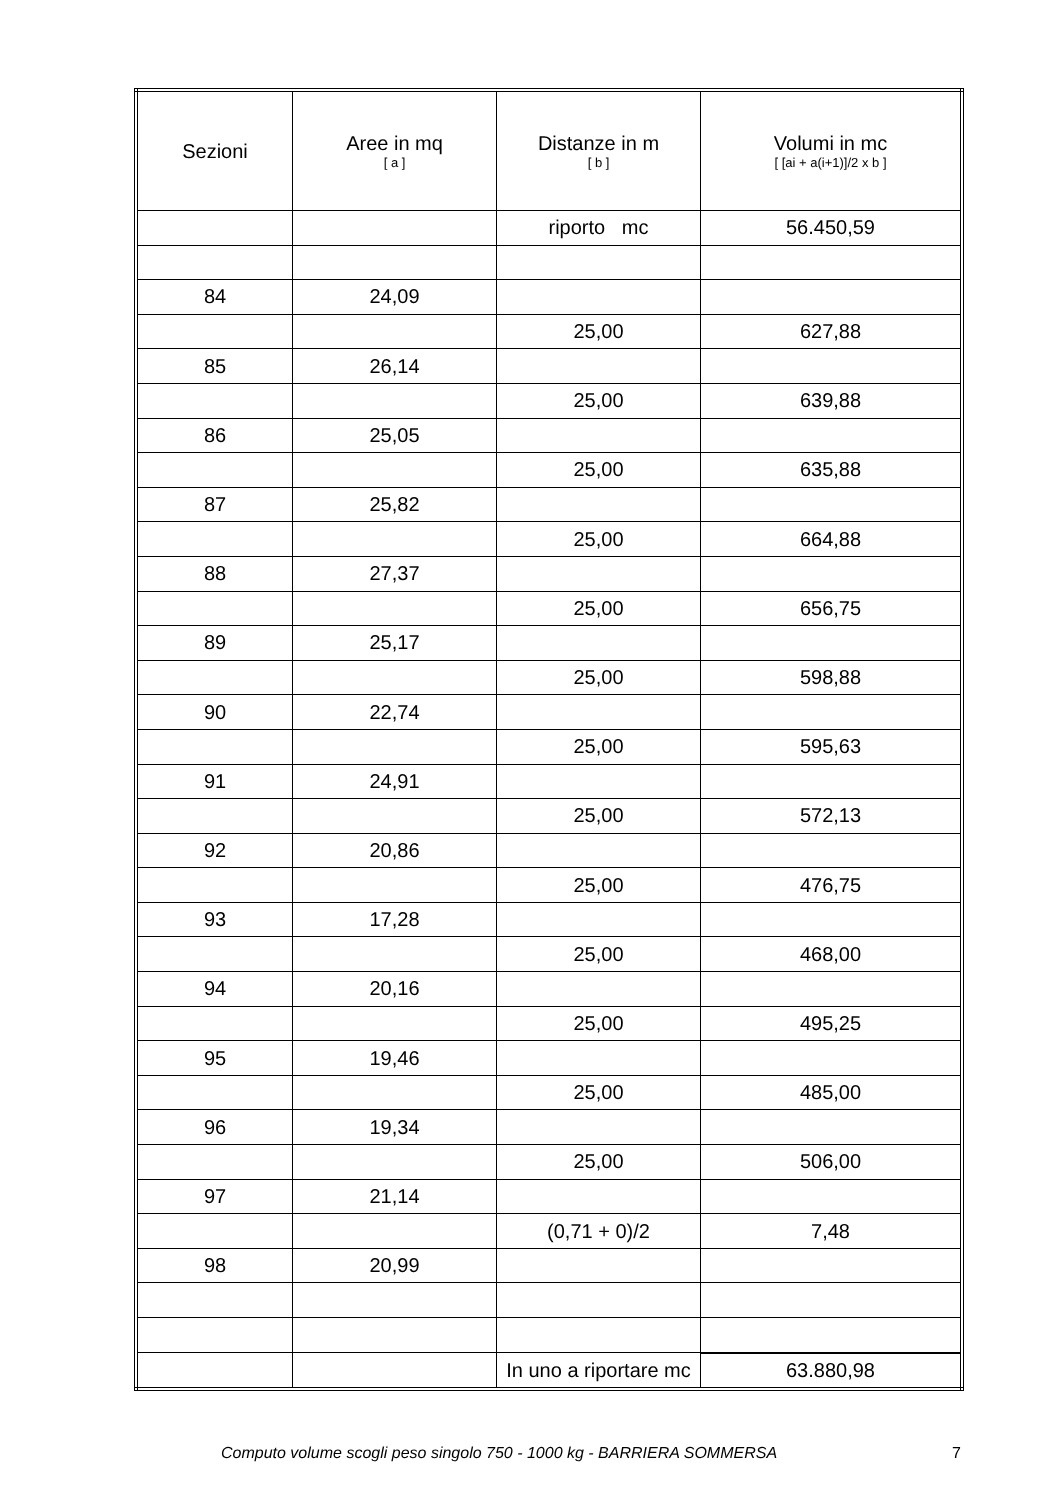| Sezioni | Aree in mq [ a ] | Distanze in m [ b ] | Volumi in mc [ [ai + a(i+1)]/2 x b ] |
| --- | --- | --- | --- |
| | | riporto mc | 56.450,59 |
| 84 | 24,09 | | |
| | | 25,00 | 627,88 |
| 85 | 26,14 | | |
| | | 25,00 | 639,88 |
| 86 | 25,05 | | |
| | | 25,00 | 635,88 |
| 87 | 25,82 | | |
| | | 25,00 | 664,88 |
| 88 | 27,37 | | |
| | | 25,00 | 656,75 |
| 89 | 25,17 | | |
| | | 25,00 | 598,88 |
| 90 | 22,74 | | |
| | | 25,00 | 595,63 |
| 91 | 24,91 | | |
| | | 25,00 | 572,13 |
| 92 | 20,86 | | |
| | | 25,00 | 476,75 |
| 93 | 17,28 | | |
| | | 25,00 | 468,00 |
| 94 | 20,16 | | |
| | | 25,00 | 495,25 |
| 95 | 19,46 | | |
| | | 25,00 | 485,00 |
| 96 | 19,34 | | |
| | | 25,00 | 506,00 |
| 97 | 21,14 | | |
| | | (0,71 + 0)/2 | 7,48 |
| 98 | 20,99 | | |
| | | In uno a riportare mc | 63.880,98 |
Computo volume scogli peso singolo 750 - 1000 kg - BARRIERA SOMMERSA 7